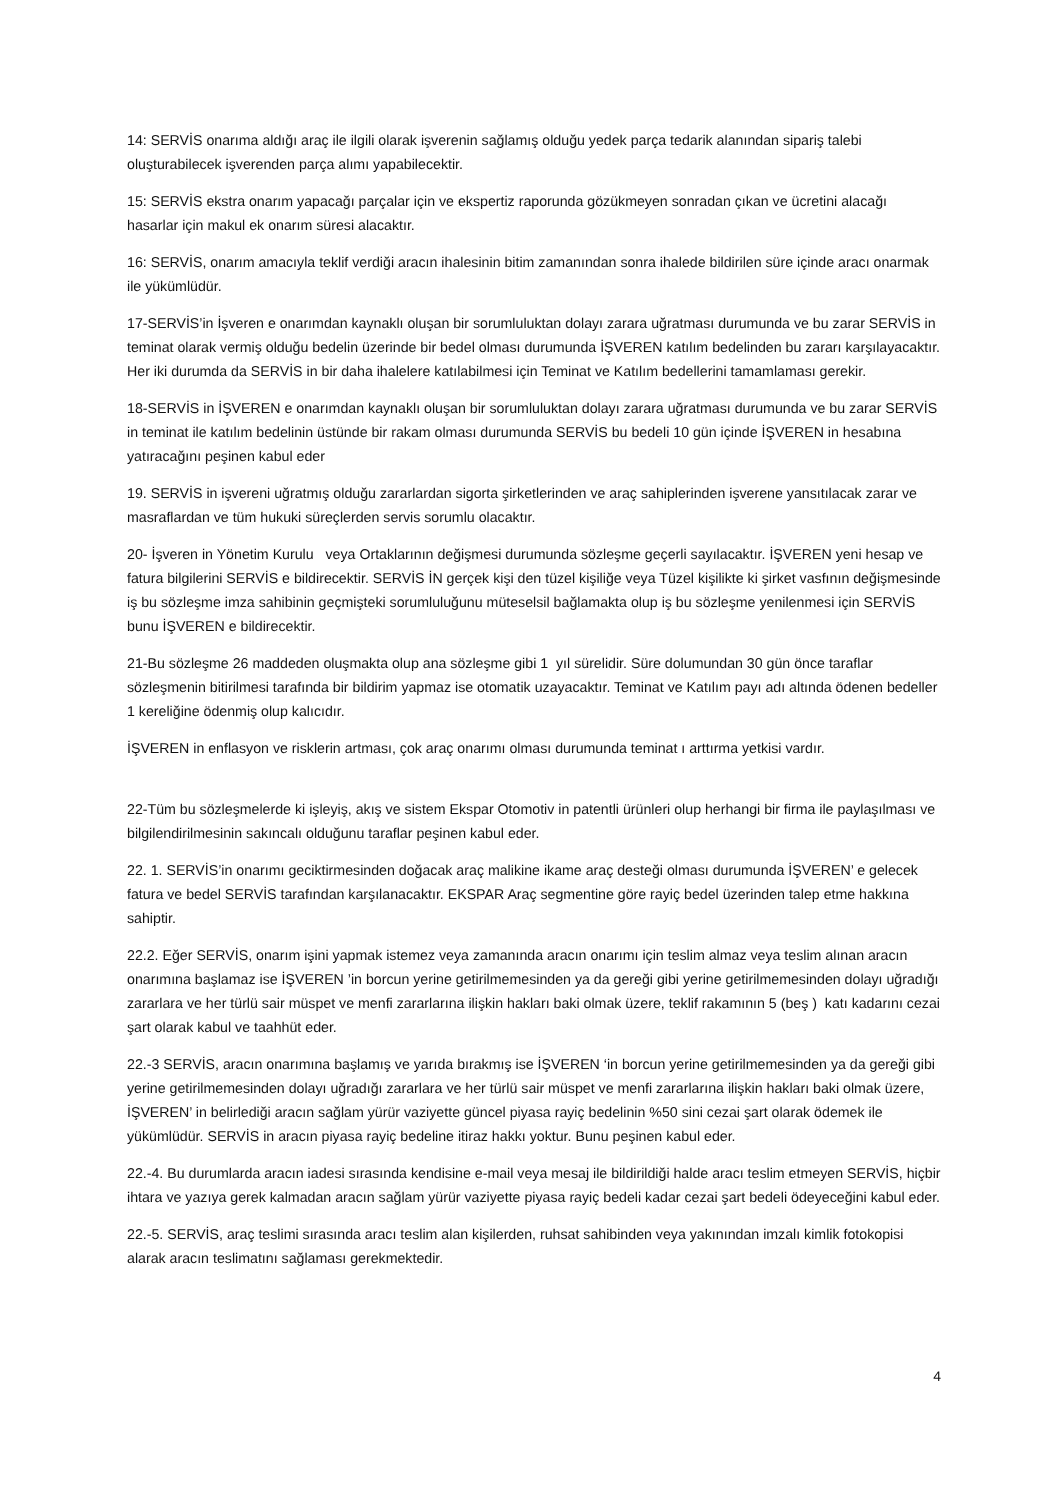14: SERVİS onarıma aldığı araç ile ilgili olarak işverenin sağlamış olduğu yedek parça tedarik alanından sipariş talebi oluşturabilecek işverenden parça alımı yapabilecektir.
15: SERVİS ekstra onarım yapacağı parçalar için ve ekspertiz raporunda gözükmeyen sonradan çıkan ve ücretini alacağı hasarlar için makul ek onarım süresi alacaktır.
16: SERVİS, onarım amacıyla teklif verdiği aracın ihalesinin bitim zamanından sonra ihalede bildirilen süre içinde aracı onarmak ile yükümlüdür.
17-SERVİS’in İşveren e onarımdan kaynaklı oluşan bir sorumluluktan dolayı zarara uğratması durumunda ve bu zarar SERVİS in teminat olarak vermiş olduğu bedelin üzerinde bir bedel olması durumunda İŞVEREN katılım bedelinden bu zararı karşılayacaktır. Her iki durumda da SERVİS in bir daha ihalelere katılabilmesi için Teminat ve Katılım bedellerini tamamlaması gerekir.
18-SERVİS in İŞVEREN e onarımdan kaynaklı oluşan bir sorumluluktan dolayı zarara uğratması durumunda ve bu zarar SERVİS in teminat ile katılım bedelinin üstünde bir rakam olması durumunda SERVİS bu bedeli 10 gün içinde İŞVEREN in hesabına yatıracağını peşinen kabul eder
19. SERVİS in işvereni uğratmış olduğu zararlardan sigorta şirketlerinden ve araç sahiplerinden işverene yansıtılacak zarar ve masraflardan ve tüm hukuki süreçlerden servis sorumlu olacaktır.
20- İşveren in Yönetim Kurulu veya Ortaklarının değişmesi durumunda sözleşme geçerli sayılacaktır. İŞVEREN yeni hesap ve fatura bilgilerini SERVİS e bildirecektir. SERVİS İN gerçek kişi den tüzel kişiliğe veya Tüzel kişilikte ki şirket vasfının değişmesinde iş bu sözleşme imza sahibinin geçmişteki sorumluluğunu müteselsil bağlamakta olup iş bu sözleşme yenilenmesi için SERVİS bunu İŞVEREN e bildirecektir.
21-Bu sözleşme 26 maddeden oluşmakta olup ana sözleşme gibi 1 yıl sürelidir. Süre dolumundan 30 gün önce taraflar sözleşmenin bitirilmesi tarafında bir bildirim yapmaz ise otomatik uzayacaktır. Teminat ve Katılım payı adı altında ödenen bedeller 1 kereliğine ödenmiş olup kalıcıdır.
İŞVEREN in enflasyon ve risklerin artması, çok araç onarımı olması durumunda teminat ı arttırma yetkisi vardır.
22-Tüm bu sözleşmelerde ki işleyiş, akış ve sistem Ekspar Otomotiv in patentli ürünleri olup herhangi bir firma ile paylaşılması ve bilgilendirilmesinin sakıncalı olduğunu taraflar peşinen kabul eder.
22. 1. SERVİS’in onarımı geciktirmesinden doğacak araç malikine ikame araç desteği olması durumunda İŞVEREN’ e gelecek fatura ve bedel SERVİS tarafından karşılanacaktır. EKSPAR Araç segmentine göre rayiç bedel üzerinden talep etme hakkına sahiptir.
22.2. Eğer SERVİS, onarım işini yapmak istemez veya zamanında aracın onarımı için teslim almaz veya teslim alınan aracın onarımına başlamaz ise İŞVEREN ’in borcun yerine getirilmemesinden ya da gereği gibi yerine getirilmemesinden dolayı uğradığı zararlara ve her türlü sair müspet ve menfi zararlarına ilişkin hakları baki olmak üzere, teklif rakamının 5 (beş ) katı kadarını cezai şart olarak kabul ve taahhüt eder.
22.-3 SERVİS, aracın onarımına başlamış ve yarıda bırakmış ise İŞVEREN ‘in borcun yerine getirilmemesinden ya da gereği gibi yerine getirilmemesinden dolayı uğradığı zararlara ve her türlü sair müspet ve menfi zararlarına ilişkin hakları baki olmak üzere, İŞVEREN’ in belirlediği aracın sağlam yürür vaziyette güncel piyasa rayiç bedelinin %50 sini cezai şart olarak ödemek ile yükümlüdür. SERVİS in aracın piyasa rayiç bedeline itiraz hakkı yoktur. Bunu peşinen kabul eder.
22.-4. Bu durumlarda aracın iadesi sırasında kendisine e-mail veya mesaj ile bildirildiği halde aracı teslim etmeyen SERVİS, hiçbir ihtara ve yazıya gerek kalmadan aracın sağlam yürür vaziyette piyasa rayiç bedeli kadar cezai şart bedeli ödeyeceğini kabul eder.
22.-5. SERVİS, araç teslimi sırasında aracı teslim alan kişilerden, ruhsat sahibinden veya yakınından imzalı kimlik fotokopisi alarak aracın teslimatını sağlaması gerekmektedir.
4